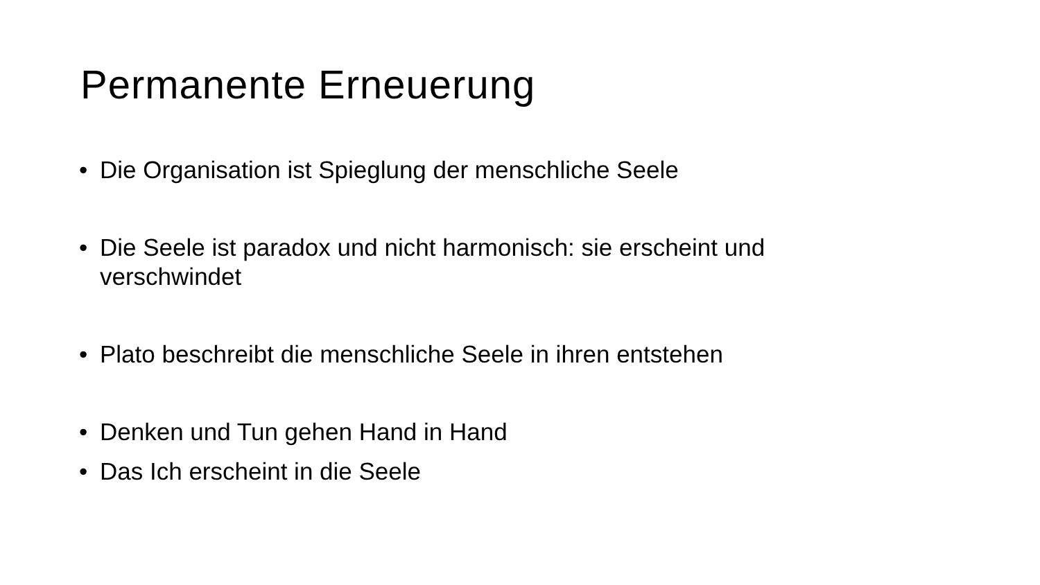Permanente Erneuerung
• Die Organisation ist Spieglung der menschliche Seele
• Die Seele ist paradox und nicht harmonisch: sie erscheint und verschwindet
• Plato beschreibt die menschliche Seele in ihren entstehen
• Denken und Tun gehen Hand in Hand
• Das Ich erscheint in die Seele